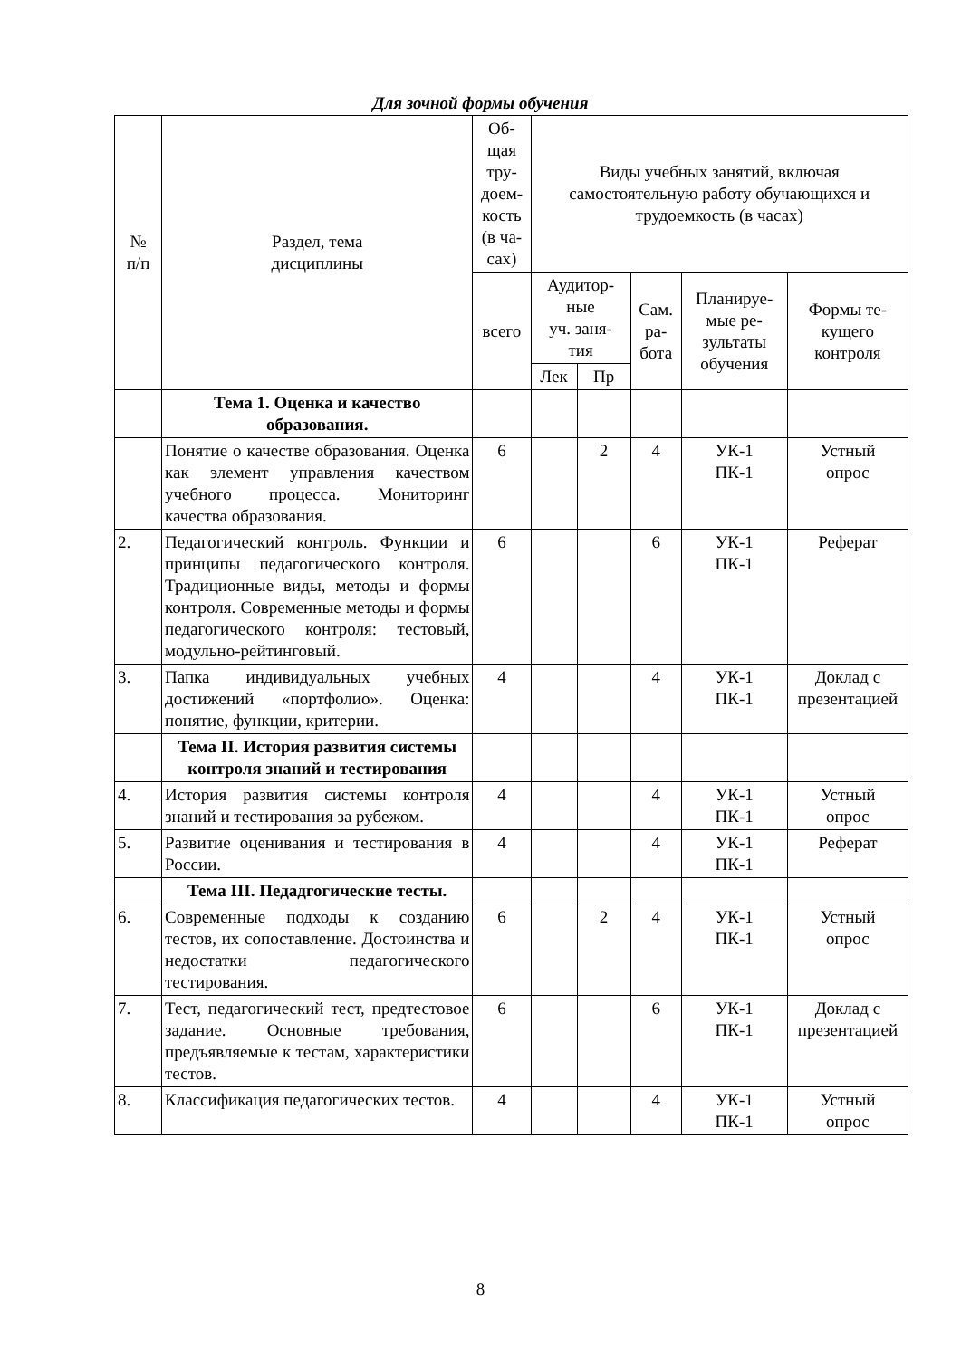Для зочной формы обучения
| № п/п | Раздел, тема дисциплины | Об- щая тру- доем- кость (в ча- сах) | Виды учебных занятий, включая самостоятельную работу обучающихся и трудоемкость (в часах) | | | | |
| --- | --- | --- | --- | --- | --- | --- | --- |
| | | всего | Аудитор- ные уч. заня- тия | | Сам. ра- бота | Планируе- мые ре- зультаты обучения | Формы те- кущего контроля |
| | | | Лек | Пр | | | |
| | Тема 1. Оценка и качество образования. | | | | | | |
| | Понятие о качестве образования. Оценка как элемент управления качеством учебного процесса. Мониторинг качества образования. | 6 | | 2 | 4 | УК-1 ПК-1 | Устный опрос |
| 2. | Педагогический контроль. Функции и принципы педагогического контроля. Традиционные виды, методы и формы контроля. Современные методы и формы педагогического контроля: тестовый, модульно-рейтинговый. | 6 | | | 6 | УК-1 ПК-1 | Реферат |
| 3. | Папка индивидуальных учебных достижений «портфолио». Оценка: понятие, функции, критерии. | 4 | | | 4 | УК-1 ПК-1 | Доклад с презентацией |
| | Тема II. История развития системы контроля знаний и тестирования | | | | | | |
| 4. | История развития системы контроля знаний и тестирования за рубежом. | 4 | | | 4 | УК-1 ПК-1 | Устный опрос |
| 5. | Развитие оценивания и тестирования в России. | 4 | | | 4 | УК-1 ПК-1 | Реферат |
| | Тема III. Педадгогические тесты. | | | | | | |
| 6. | Современные подходы к созданию тестов, их сопоставление. Достоинства и недостатки педагогического тестирования. | 6 | | 2 | 4 | УК-1 ПК-1 | Устный опрос |
| 7. | Тест, педагогический тест, предтестовое задание. Основные требования, предъявляемые к тестам, характеристики тестов. | 6 | | | 6 | УК-1 ПК-1 | Доклад с презентацией |
| 8. | Классификация педагогических тестов. | 4 | | | 4 | УК-1 ПК-1 | Устный опрос |
8